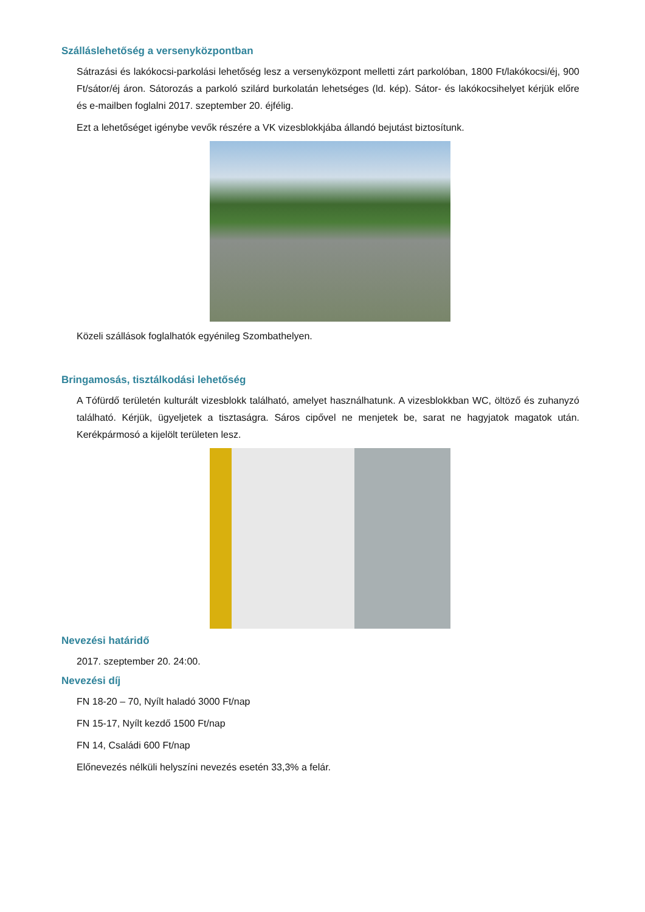Szálláslehetőség a versenyközpontban
Sátrazási és lakókocsi-parkolási lehetőség lesz a versenyközpont melletti zárt parkolóban, 1800 Ft/lakókocsi/éj, 900 Ft/sátor/éj áron. Sátorozás a parkoló szilárd burkolatán lehetséges (ld. kép). Sátor- és lakókocsihelyet kérjük előre és e-mailben foglalni 2017. szeptember 20. éjfélig.
Ezt a lehetőséget igénybe vevők részére a VK vizesblokkjába állandó bejutást biztosítunk.
Közeli szállások foglalhatók egyénileg Szombathelyen.
Bringamosás, tisztálkodási lehetőség
A Tófürdő területén kulturált vizesblokk található, amelyet használhatunk. A vizesblokkban WC, öltöző és zuhanyzó található. Kérjük, ügyeljetek a tisztaságra. Sáros cipővel ne menjetek be, sarat ne hagyjatok magatok után. Kerékpármosó a kijelölt területen lesz.
Nevezési határidő
2017. szeptember 20. 24:00.
Nevezési díj
FN 18-20 – 70, Nyílt haladó 3000 Ft/nap
FN 15-17, Nyílt kezdő 1500 Ft/nap
FN 14, Családi 600 Ft/nap
Előnevezés nélküli helyszíni nevezés esetén 33,3% a felár.